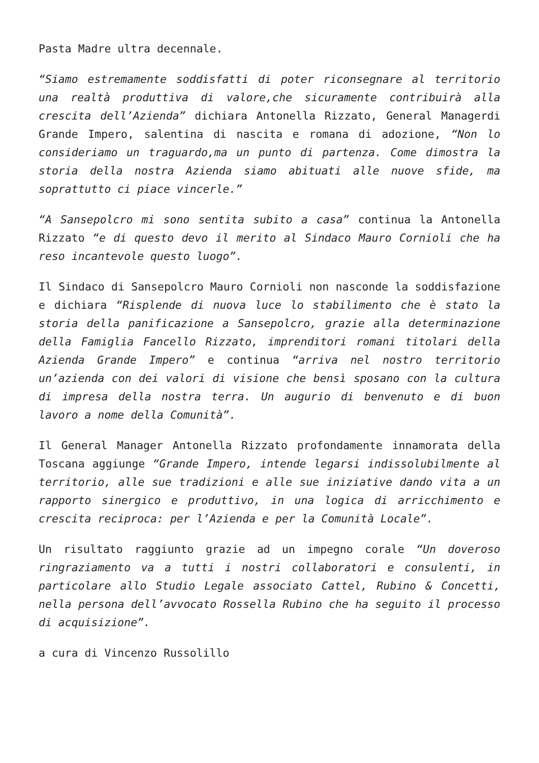Pasta Madre ultra decennale.
“Siamo estremamente soddisfatti di poter riconsegnare al territorio una realtà produttiva di valore,che sicuramente contribuirà alla crescita dell’Azienda” dichiara Antonella Rizzato, General Managerdi Grande Impero, salentina di nascita e romana di adozione, “Non lo consideriamo un traguardo,ma un punto di partenza. Come dimostra la storia della nostra Azienda siamo abituati alle nuove sfide, ma soprattutto ci piace vincerle.”
“A Sansepolcro mi sono sentita subito a casa” continua la Antonella Rizzato “e di questo devo il merito al Sindaco Mauro Cornioli che ha reso incantevole questo luogo”.
Il Sindaco di Sansepolcro Mauro Cornioli non nasconde la soddisfazione e dichiara “Risplende di nuova luce lo stabilimento che è stato la storia della panificazione a Sansepolcro, grazie alla determinazione della Famiglia Fancello Rizzato, imprenditori romani titolari della Azienda Grande Impero” e continua “arriva nel nostro territorio un’azienda con dei valori di visione che bensì sposano con la cultura di impresa della nostra terra. Un augurio di benvenuto e di buon lavoro a nome della Comunità”.
Il General Manager Antonella Rizzato profondamente innamorata della Toscana aggiunge “Grande Impero, intende legarsi indissolubilmente al territorio, alle sue tradizioni e alle sue iniziative dando vita a un rapporto sinergico e produttivo, in una logica di arricchimento e crescita reciproca: per l’Azienda e per la Comunità Locale”.
Un risultato raggiunto grazie ad un impegno corale “Un doveroso ringraziamento va a tutti i nostri collaboratori e consulenti, in particolare allo Studio Legale associato Cattel, Rubino & Concetti, nella persona dell’avvocato Rossella Rubino che ha seguito il processo di acquisizione”.
a cura di Vincenzo Russolillo